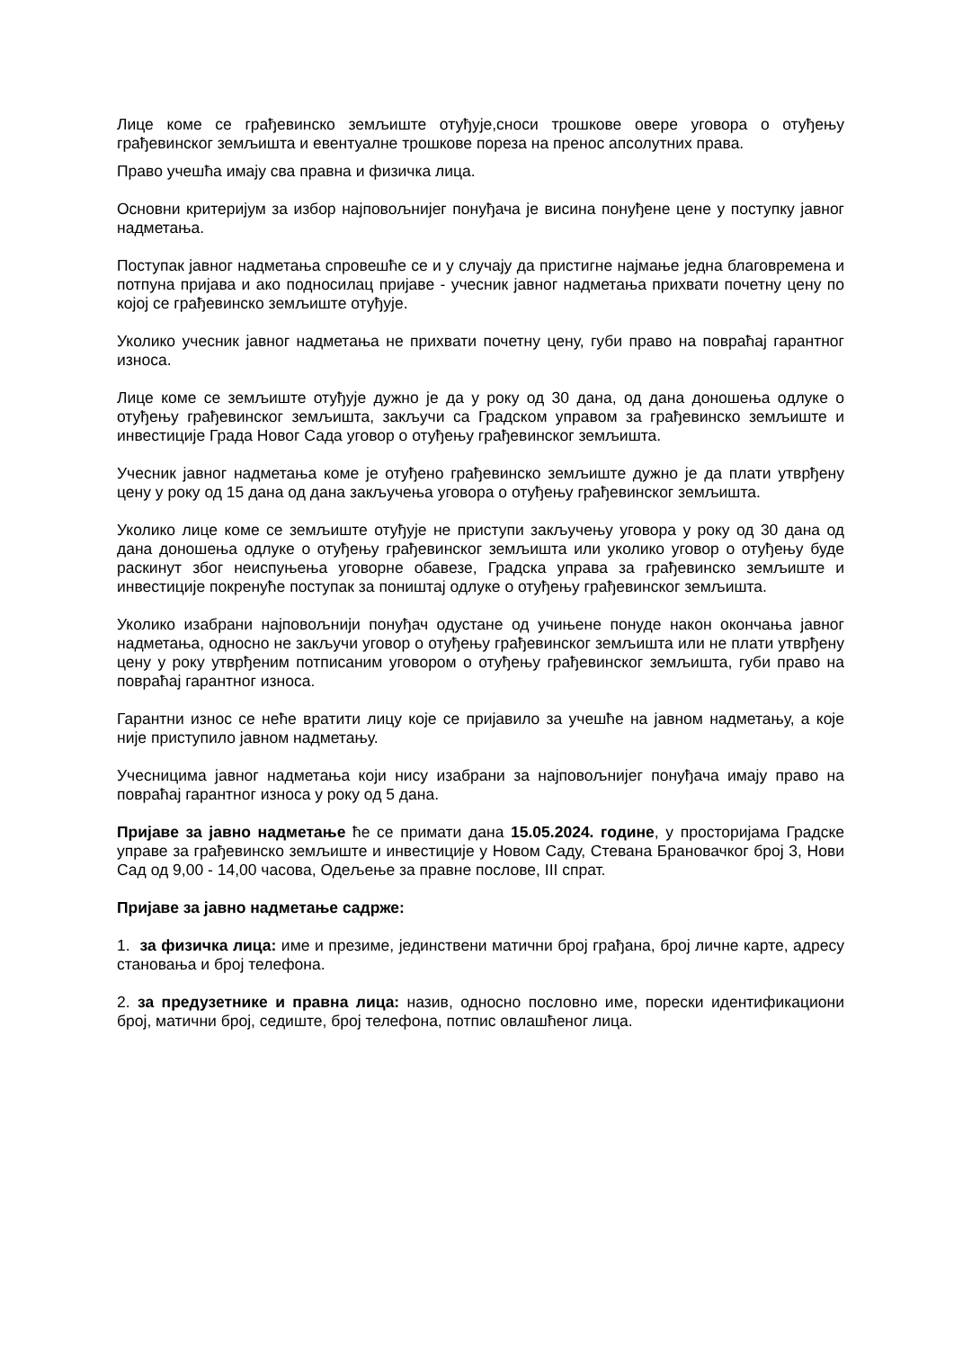Лице коме се грађевинско земљиште отуђује,сноси трошкове овере уговора о отуђењу грађевинског земљишта и евентуалне трошкове пореза на пренос апсолутних права.
Право учешћа имају сва правна и физичка лица.
Основни критеријум за избор најповољнијег понуђача је висина понуђене цене у поступку јавног надметања.
Поступак јавног надметања спровешће се и у случају да пристигне најмање једна благовремена и потпуна пријава и ако подносилац пријаве - учесник јавног надметања прихвати почетну цену по којој се грађевинско земљиште отуђује.
Уколико учесник јавног надметања не прихвати почетну цену, губи право на повраћај гарантног износа.
Лице коме се земљиште отуђује дужно је да у року од 30 дана, од дана доношења одлуке о отуђењу грађевинског земљишта, закључи са Градском управом за грађевинско земљиште и инвестиције Града Новог Сада уговор о отуђењу грађевинског земљишта.
Учесник јавног надметања коме је отуђено грађевинско земљиште дужно је да плати утврђену цену у року од 15 дана од дана закључења уговора о отуђењу грађевинског земљишта.
Уколико лице коме се земљиште отуђује не приступи закључењу уговора у року од 30 дана од дана доношења одлуке о отуђењу грађевинског земљишта или уколико уговор о отуђењу буде раскинут због неиспуњења уговорне обавезе, Градска управа за грађевинско земљиште и инвестиције покренуће поступак за поништај одлуке о отуђењу грађевинског земљишта.
Уколико изабрани најповољнији понуђач одустане од учињене понуде након окончања јавног надметања, односно не закључи уговор о отуђењу грађевинског земљишта или не плати утврђену цену у року утврђеним потписаним уговором о отуђењу грађевинског земљишта, губи право на повраћај гарантног износа.
Гарантни износ се неће вратити лицу које се пријавило за учешће на јавном надметању, а које није приступило јавном надметању.
Учесницима јавног надметања који нису изабрани за најповољнијег понуђача имају право на повраћај гарантног износа у року од 5 дана.
Пријаве за јавно надметање ће се примати дана 15.05.2024. године, у просторијама Градске управе за грађевинско земљиште и инвестиције у Новом Саду, Стевана Брановачког број 3, Нови Сад од 9,00 - 14,00 часова, Одељење за правне послове, III спрат.
Пријаве за јавно надметање садрже:
1. за физичка лица: име и презиме, јединствени матични број грађана, број личне карте, адресу становања и број телефона.
2. за предузетнике и правна лица: назив, односно пословно име, порески идентификациони број, матични број, седиште, број телефона, потпис овлашћеног лица.